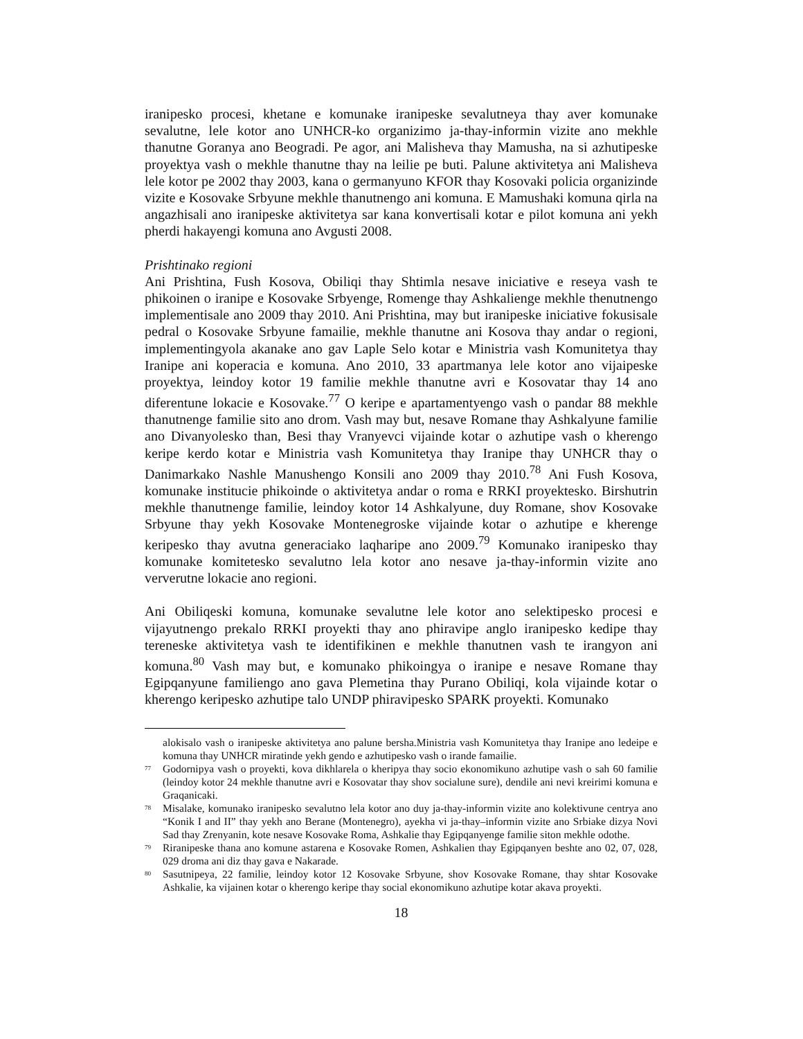iranipesko procesi, khetane e komunake iranipeske sevalutneya thay aver komunake sevalutne, lele kotor ano UNHCR-ko organizimo ja-thay-informin vizite ano mekhle thanutne Goranya ano Beogradi. Pe agor, ani Malisheva thay Mamusha, na si azhutipeske proyektya vash o mekhle thanutne thay na leilie pe buti. Palune aktivitetya ani Malisheva lele kotor pe 2002 thay 2003, kana o germanyuno KFOR thay Kosovaki policia organizinde vizite e Kosovake Srbyune mekhle thanutnengo ani komuna. E Mamushaki komuna qirla na angazhisali ano iranipeske aktivitetya sar kana konvertisali kotar e pilot komuna ani yekh pherdi hakayengi komuna ano Avgusti 2008.
Prishtinako regioni
Ani Prishtina, Fush Kosova, Obiliqi thay Shtimla nesave iniciative e reseya vash te phikoinen o iranipe e Kosovake Srbyenge, Romenge thay Ashkalienge mekhle thenutnengo implementisale ano 2009 thay 2010. Ani Prishtina, may but iranipeske iniciative fokusisale pedral o Kosovake Srbyune famailie, mekhle thanutne ani Kosova thay andar o regioni, implementingyola akanake ano gav Laple Selo kotar e Ministria vash Komunitetya thay Iranipe ani koperacia e komuna. Ano 2010, 33 apartmanya lele kotor ano vijaipeske proyektya, leindoy kotor 19 familie mekhle thanutne avri e Kosovatar thay 14 ano diferentune lokacie e Kosovake.<sup>77</sup> O keripe e apartamentyengo vash o pandar 88 mekhle thanutnenge familie sito ano drom. Vash may but, nesave Romane thay Ashkalyune familie ano Divanyolesko than, Besi thay Vranyevci vijainde kotar o azhutipe vash o kherengo keripe kerdo kotar e Ministria vash Komunitetya thay Iranipe thay UNHCR thay o Danimarkako Nashle Manushengo Konsili ano 2009 thay 2010.<sup>78</sup> Ani Fush Kosova, komunake institucie phikoinde o aktivitetya andar o roma e RRKI proyektesko. Birshutrin mekhle thanutnenge familie, leindoy kotor 14 Ashkalyune, duy Romane, shov Kosovake Srbyune thay yekh Kosovake Montenegroske vijainde kotar o azhutipe e kherenge keripesko thay avutna generaciako laqharipe ano 2009.<sup>79</sup> Komunako iranipesko thay komunake komitetesko sevalutno lela kotor ano nesave ja-thay-informin vizite ano ververutne lokacie ano regioni.
Ani Obiliqeski komuna, komunake sevalutne lele kotor ano selektipesko procesi e vijayutnengo prekalo RRKI proyekti thay ano phiravipe anglo iranipesko kedipe thay tereneske aktivitetya vash te identifikinen e mekhle thanutnen vash te irangyon ani komuna.<sup>80</sup> Vash may but, e komunako phikoingya o iranipe e nesave Romane thay Egipqanyune familiengo ano gava Plemetina thay Purano Obiliqi, kola vijainde kotar o kherengo keripesko azhutipe talo UNDP phiravipesko SPARK proyekti. Komunako
alokisalo vash o iranipeske aktivitetya ano palune bersha.Ministria vash Komunitetya thay Iranipe ano ledeipe e komuna thay UNHCR miratinde yekh gendo e azhutipesko vash o irande famailie.
<sup>77</sup> Godornipya vash o proyekti, kova dikhlarela o kheripya thay socio ekonomikuno azhutipe vash o sah 60 familie (leindoy kotor 24 mekhle thanutne avri e Kosovatar thay shov socialune sure), dendile ani nevi kreirimi komuna e Graqanicaki.
<sup>78</sup> Misalake, komunako iranipesko sevalutno lela kotor ano duy ja-thay-informin vizite ano kolektivune centrya ano “Konik I and II” thay yekh ano Berane (Montenegro), ayekha vi ja-thay–informin vizite ano Srbiake dizya Novi Sad thay Zrenyanin, kote nesave Kosovake Roma, Ashkalie thay Egipqanyenge familie siton mekhle odothe.
<sup>79</sup> Riranipeske thana ano komune astarena e Kosovake Romen, Ashkalien thay Egipqanyen beshte ano 02, 07, 028, 029 droma ani diz thay gava e Nakarade.
<sup>80</sup> Sasutnipeya, 22 familie, leindoy kotor 12 Kosovake Srbyune, shov Kosovake Romane, thay shtar Kosovake Ashkalie, ka vijainen kotar o kherengo keripe thay social ekonomikuno azhutipe kotar akava proyekti.
18